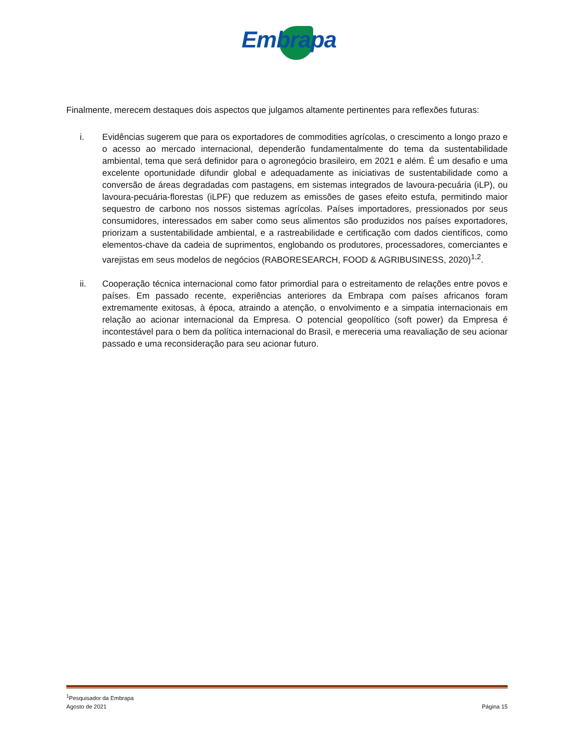Embrapa
Finalmente, merecem destaques dois aspectos que julgamos altamente pertinentes para reflexões futuras:
i. Evidências sugerem que para os exportadores de commodities agrícolas, o crescimento a longo prazo e o acesso ao mercado internacional, dependerão fundamentalmente do tema da sustentabilidade ambiental, tema que será definidor para o agronegócio brasileiro, em 2021 e além. É um desafio e uma excelente oportunidade difundir global e adequadamente as iniciativas de sustentabilidade como a conversão de áreas degradadas com pastagens, em sistemas integrados de lavoura-pecuária (iLP), ou lavoura-pecuária-florestas (iLPF) que reduzem as emissões de gases efeito estufa, permitindo maior sequestro de carbono nos nossos sistemas agrícolas. Países importadores, pressionados por seus consumidores, interessados em saber como seus alimentos são produzidos nos países exportadores, priorizam a sustentabilidade ambiental, e a rastreabilidade e certificação com dados científicos, como elementos-chave da cadeia de suprimentos, englobando os produtores, processadores, comerciantes e varejistas em seus modelos de negócios (RABORESEARCH, FOOD & AGRIBUSINESS, 2020)<sup>1,2</sup>.
ii. Cooperação técnica internacional como fator primordial para o estreitamento de relações entre povos e países. Em passado recente, experiências anteriores da Embrapa com países africanos foram extremamente exitosas, à época, atraindo a atenção, o envolvimento e a simpatia internacionais em relação ao acionar internacional da Empresa. O potencial geopolítico (soft power) da Empresa é incontestável para o bem da política internacional do Brasil, e mereceria uma reavaliação de seu acionar passado e uma reconsideração para seu acionar futuro.
<sup>1</sup> Pesquisador da Embrapa
Agosto de 2021 Página 15